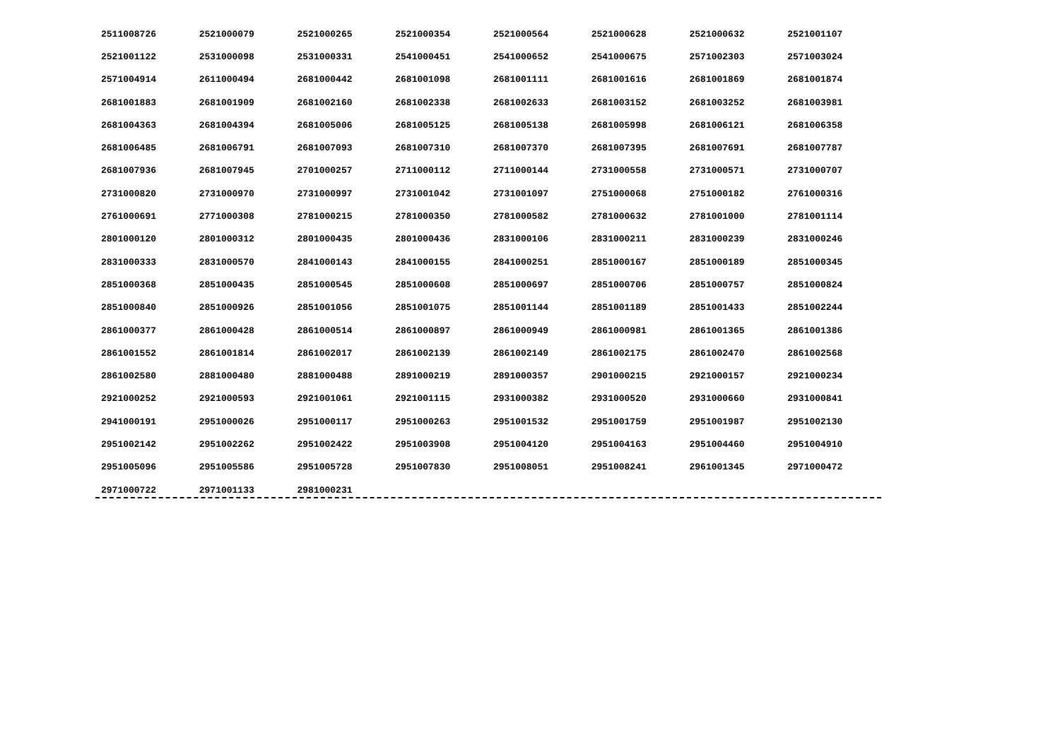| 2511008726 | 2521000079 | 2521000265 | 2521000354 | 2521000564 | 2521000628 | 2521000632 | 2521001107 |
| 2521001122 | 2531000098 | 2531000331 | 2541000451 | 2541000652 | 2541000675 | 2571002303 | 2571003024 |
| 2571004914 | 2611000494 | 2681000442 | 2681001098 | 2681001111 | 2681001616 | 2681001869 | 2681001874 |
| 2681001883 | 2681001909 | 2681002160 | 2681002338 | 2681002633 | 2681003152 | 2681003252 | 2681003981 |
| 2681004363 | 2681004394 | 2681005006 | 2681005125 | 2681005138 | 2681005998 | 2681006121 | 2681006358 |
| 2681006485 | 2681006791 | 2681007093 | 2681007310 | 2681007370 | 2681007395 | 2681007691 | 2681007787 |
| 2681007936 | 2681007945 | 2701000257 | 2711000112 | 2711000144 | 2731000558 | 2731000571 | 2731000707 |
| 2731000820 | 2731000970 | 2731000997 | 2731001042 | 2731001097 | 2751000068 | 2751000182 | 2761000316 |
| 2761000691 | 2771000308 | 2781000215 | 2781000350 | 2781000582 | 2781000632 | 2781001000 | 2781001114 |
| 2801000120 | 2801000312 | 2801000435 | 2801000436 | 2831000106 | 2831000211 | 2831000239 | 2831000246 |
| 2831000333 | 2831000570 | 2841000143 | 2841000155 | 2841000251 | 2851000167 | 2851000189 | 2851000345 |
| 2851000368 | 2851000435 | 2851000545 | 2851000608 | 2851000697 | 2851000706 | 2851000757 | 2851000824 |
| 2851000840 | 2851000926 | 2851001056 | 2851001075 | 2851001144 | 2851001189 | 2851001433 | 2851002244 |
| 2861000377 | 2861000428 | 2861000514 | 2861000897 | 2861000949 | 2861000981 | 2861001365 | 2861001386 |
| 2861001552 | 2861001814 | 2861002017 | 2861002139 | 2861002149 | 2861002175 | 2861002470 | 2861002568 |
| 2861002580 | 2881000480 | 2881000488 | 2891000219 | 2891000357 | 2901000215 | 2921000157 | 2921000234 |
| 2921000252 | 2921000593 | 2921001061 | 2921001115 | 2931000382 | 2931000520 | 2931000660 | 2931000841 |
| 2941000191 | 2951000026 | 2951000117 | 2951000263 | 2951001532 | 2951001759 | 2951001987 | 2951002130 |
| 2951002142 | 2951002262 | 2951002422 | 2951003908 | 2951004120 | 2951004163 | 2951004460 | 2951004910 |
| 2951005096 | 2951005586 | 2951005728 | 2951007830 | 2951008051 | 2951008241 | 2961001345 | 2971000472 |
| 2971000722 | 2971001133 | 2981000231 | | | | | |